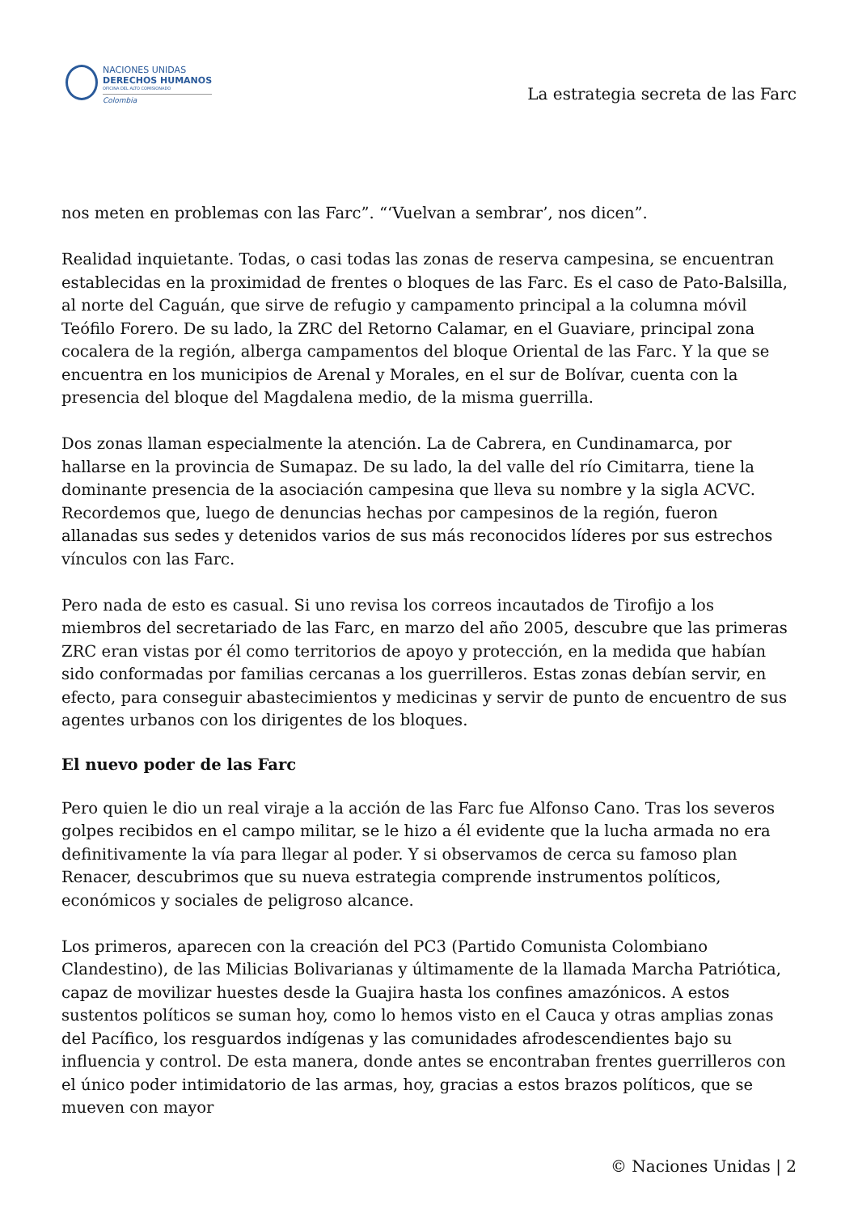NACIONES UNIDAS
DERECHOS HUMANOS
OFICINA DEL ALTO COMISIONADO
Colombia
La estrategia secreta de las Farc
nos meten en problemas con las Farc”. “‘Vuelvan a sembrar’, nos dicen”.
Realidad inquietante. Todas, o casi todas las zonas de reserva campesina, se encuentran establecidas en la proximidad de frentes o bloques de las Farc. Es el caso de Pato-Balsilla, al norte del Caguán, que sirve de refugio y campamento principal a la columna móvil Teófilo Forero. De su lado, la ZRC del Retorno Calamar, en el Guaviare, principal zona cocalera de la región, alberga campamentos del bloque Oriental de las Farc. Y la que se encuentra en los municipios de Arenal y Morales, en el sur de Bolívar, cuenta con la presencia del bloque del Magdalena medio, de la misma guerrilla.
Dos zonas llaman especialmente la atención. La de Cabrera, en Cundinamarca, por hallarse en la provincia de Sumapaz. De su lado, la del valle del río Cimitarra, tiene la dominante presencia de la asociación campesina que lleva su nombre y la sigla ACVC. Recordemos que, luego de denuncias hechas por campesinos de la región, fueron allanadas sus sedes y detenidos varios de sus más reconocidos líderes por sus estrechos vínculos con las Farc.
Pero nada de esto es casual. Si uno revisa los correos incautados de Tirofijo a los miembros del secretariado de las Farc, en marzo del año 2005, descubre que las primeras ZRC eran vistas por él como territorios de apoyo y protección, en la medida que habían sido conformadas por familias cercanas a los guerrilleros. Estas zonas debían servir, en efecto, para conseguir abastecimientos y medicinas y servir de punto de encuentro de sus agentes urbanos con los dirigentes de los bloques.
El nuevo poder de las Farc
Pero quien le dio un real viraje a la acción de las Farc fue Alfonso Cano. Tras los severos golpes recibidos en el campo militar, se le hizo a él evidente que la lucha armada no era definitivamente la vía para llegar al poder. Y si observamos de cerca su famoso plan Renacer, descubrimos que su nueva estrategia comprende instrumentos políticos, económicos y sociales de peligroso alcance.
Los primeros, aparecen con la creación del PC3 (Partido Comunista Colombiano Clandestino), de las Milicias Bolivarianas y últimamente de la llamada Marcha Patriótica, capaz de movilizar huestes desde la Guajira hasta los confines amazónicos. A estos sustentos políticos se suman hoy, como lo hemos visto en el Cauca y otras amplias zonas del Pacífico, los resguardos indígenas y las comunidades afrodescendientes bajo su influencia y control. De esta manera, donde antes se encontraban frentes guerrilleros con el único poder intimidatorio de las armas, hoy, gracias a estos brazos políticos, que se mueven con mayor
© Naciones Unidas | 2